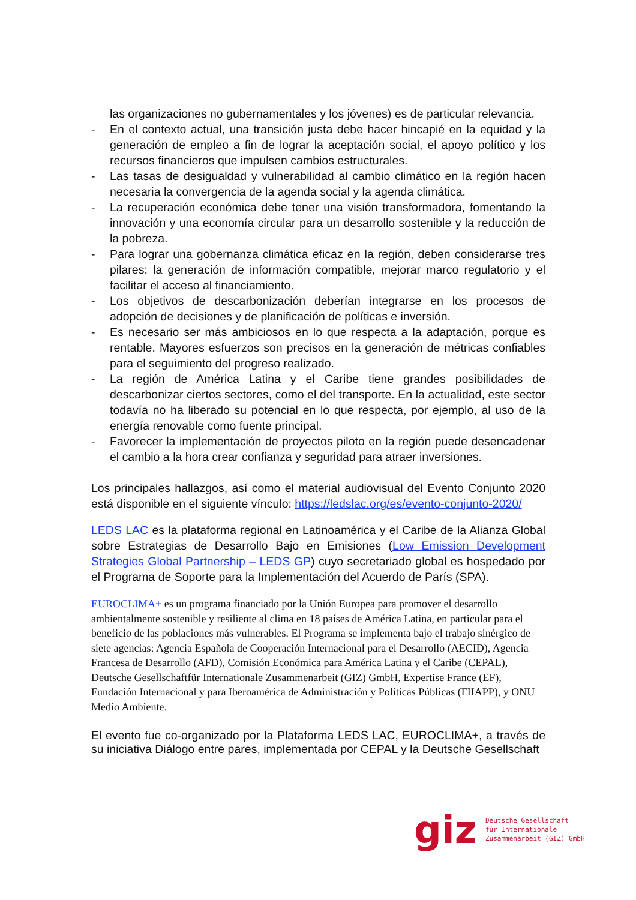las organizaciones no gubernamentales y los jóvenes) es de particular relevancia.
- En el contexto actual, una transición justa debe hacer hincapié en la equidad y la generación de empleo a fin de lograr la aceptación social, el apoyo político y los recursos financieros que impulsen cambios estructurales.
- Las tasas de desigualdad y vulnerabilidad al cambio climático en la región hacen necesaria la convergencia de la agenda social y la agenda climática.
- La recuperación económica debe tener una visión transformadora, fomentando la innovación y una economía circular para un desarrollo sostenible y la reducción de la pobreza.
- Para lograr una gobernanza climática eficaz en la región, deben considerarse tres pilares: la generación de información compatible, mejorar marco regulatorio y el facilitar el acceso al financiamiento.
- Los objetivos de descarbonización deberían integrarse en los procesos de adopción de decisiones y de planificación de políticas e inversión.
- Es necesario ser más ambiciosos en lo que respecta a la adaptación, porque es rentable. Mayores esfuerzos son precisos en la generación de métricas confiables para el seguimiento del progreso realizado.
- La región de América Latina y el Caribe tiene grandes posibilidades de descarbonizar ciertos sectores, como el del transporte. En la actualidad, este sector todavía no ha liberado su potencial en lo que respecta, por ejemplo, al uso de la energía renovable como fuente principal.
- Favorecer la implementación de proyectos piloto en la región puede desencadenar el cambio a la hora crear confianza y seguridad para atraer inversiones.
Los principales hallazgos, así como el material audiovisual del Evento Conjunto 2020 está disponible en el siguiente vínculo: https://ledslac.org/es/evento-conjunto-2020/
LEDS LAC es la plataforma regional en Latinoamérica y el Caribe de la Alianza Global sobre Estrategias de Desarrollo Bajo en Emisiones (Low Emission Development Strategies Global Partnership – LEDS GP) cuyo secretariado global es hospedado por el Programa de Soporte para la Implementación del Acuerdo de París (SPA).
EUROCLIMA+ es un programa financiado por la Unión Europea para promover el desarrollo ambientalmente sostenible y resiliente al clima en 18 países de América Latina, en particular para el beneficio de las poblaciones más vulnerables. El Programa se implementa bajo el trabajo sinérgico de siete agencias: Agencia Española de Cooperación Internacional para el Desarrollo (AECID), Agencia Francesa de Desarrollo (AFD), Comisión Económica para América Latina y el Caribe (CEPAL),
Deutsche Gesellschaftfür Internationale Zusammenarbeit (GIZ) GmbH, Expertise France (EF), Fundación Internacional y para Iberoamérica de Administración y Políticas Públicas (FIIAPP), y ONU Medio Ambiente.
El evento fue co-organizado por la Plataforma LEDS LAC, EUROCLIMA+, a través de su iniciativa Diálogo entre pares, implementada por CEPAL y la Deutsche Gesellschaft
giz Deutsche Gesellschaft
für Internationale
Zusammenarbeit (GIZ) GmbH